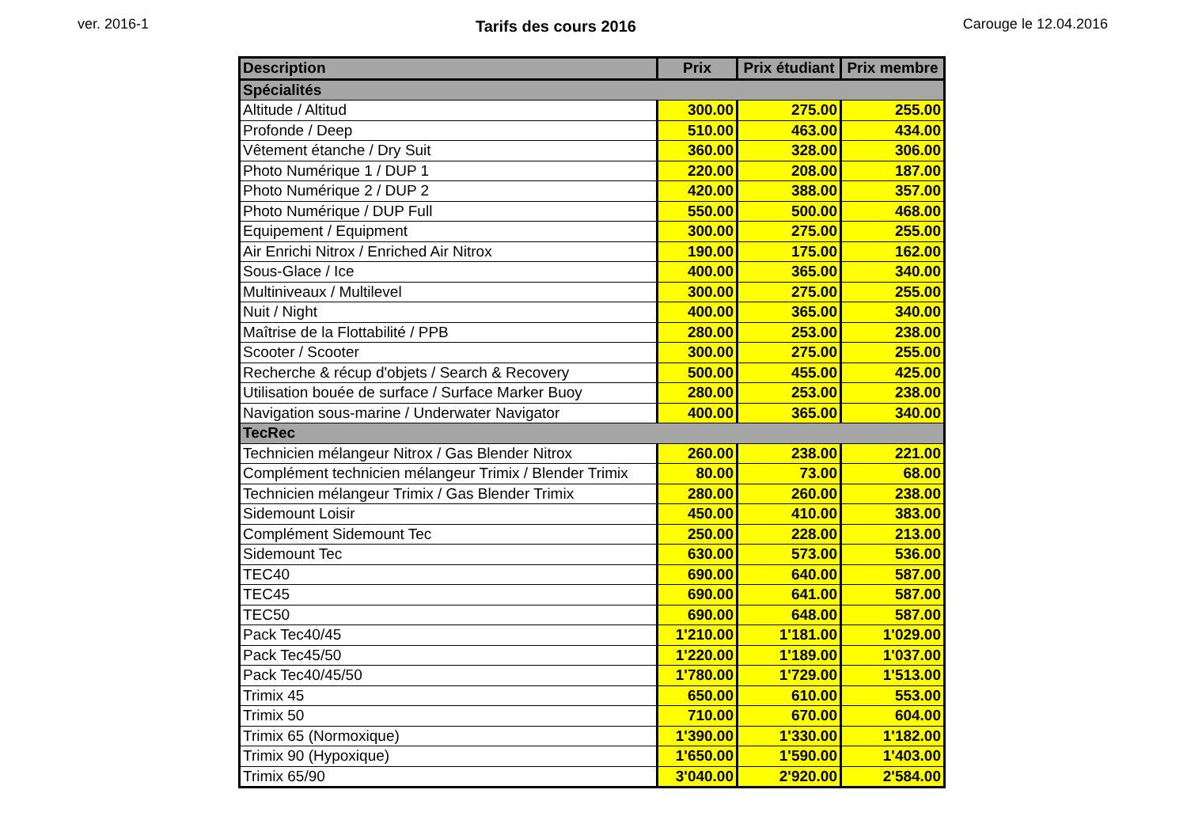ver. 2016-1 Tarifs des cours 2016 Carouge le 12.04.2016
| Description | Prix | Prix étudiant | Prix membre |
| --- | --- | --- | --- |
| Spécialités | | | |
| Altitude / Altitud | 300.00 | 275.00 | 255.00 |
| Profonde / Deep | 510.00 | 463.00 | 434.00 |
| Vêtement étanche / Dry Suit | 360.00 | 328.00 | 306.00 |
| Photo Numérique 1 / DUP 1 | 220.00 | 208.00 | 187.00 |
| Photo Numérique 2 / DUP 2 | 420.00 | 388.00 | 357.00 |
| Photo Numérique / DUP Full | 550.00 | 500.00 | 468.00 |
| Equipement / Equipment | 300.00 | 275.00 | 255.00 |
| Air Enrichi Nitrox / Enriched Air Nitrox | 190.00 | 175.00 | 162.00 |
| Sous-Glace / Ice | 400.00 | 365.00 | 340.00 |
| Multiniveaux / Multilevel | 300.00 | 275.00 | 255.00 |
| Nuit / Night | 400.00 | 365.00 | 340.00 |
| Maîtrise de la Flottabilité / PPB | 280.00 | 253.00 | 238.00 |
| Scooter / Scooter | 300.00 | 275.00 | 255.00 |
| Recherche & récup d'objets / Search & Recovery | 500.00 | 455.00 | 425.00 |
| Utilisation bouée de surface / Surface Marker Buoy | 280.00 | 253.00 | 238.00 |
| Navigation sous-marine / Underwater Navigator | 400.00 | 365.00 | 340.00 |
| TecRec | | | |
| Technicien mélangeur Nitrox / Gas Blender Nitrox | 260.00 | 238.00 | 221.00 |
| Complément technicien mélangeur Trimix / Blender Trimix | 80.00 | 73.00 | 68.00 |
| Technicien mélangeur Trimix / Gas Blender Trimix | 280.00 | 260.00 | 238.00 |
| Sidemount Loisir | 450.00 | 410.00 | 383.00 |
| Complément Sidemount Tec | 250.00 | 228.00 | 213.00 |
| Sidemount Tec | 630.00 | 573.00 | 536.00 |
| TEC40 | 690.00 | 640.00 | 587.00 |
| TEC45 | 690.00 | 641.00 | 587.00 |
| TEC50 | 690.00 | 648.00 | 587.00 |
| Pack Tec40/45 | 1'210.00 | 1'181.00 | 1'029.00 |
| Pack Tec45/50 | 1'220.00 | 1'189.00 | 1'037.00 |
| Pack Tec40/45/50 | 1'780.00 | 1'729.00 | 1'513.00 |
| Trimix 45 | 650.00 | 610.00 | 553.00 |
| Trimix 50 | 710.00 | 670.00 | 604.00 |
| Trimix 65 (Normoxique) | 1'390.00 | 1'330.00 | 1'182.00 |
| Trimix 90 (Hypoxique) | 1'650.00 | 1'590.00 | 1'403.00 |
| Trimix 65/90 | 3'040.00 | 2'920.00 | 2'584.00 |